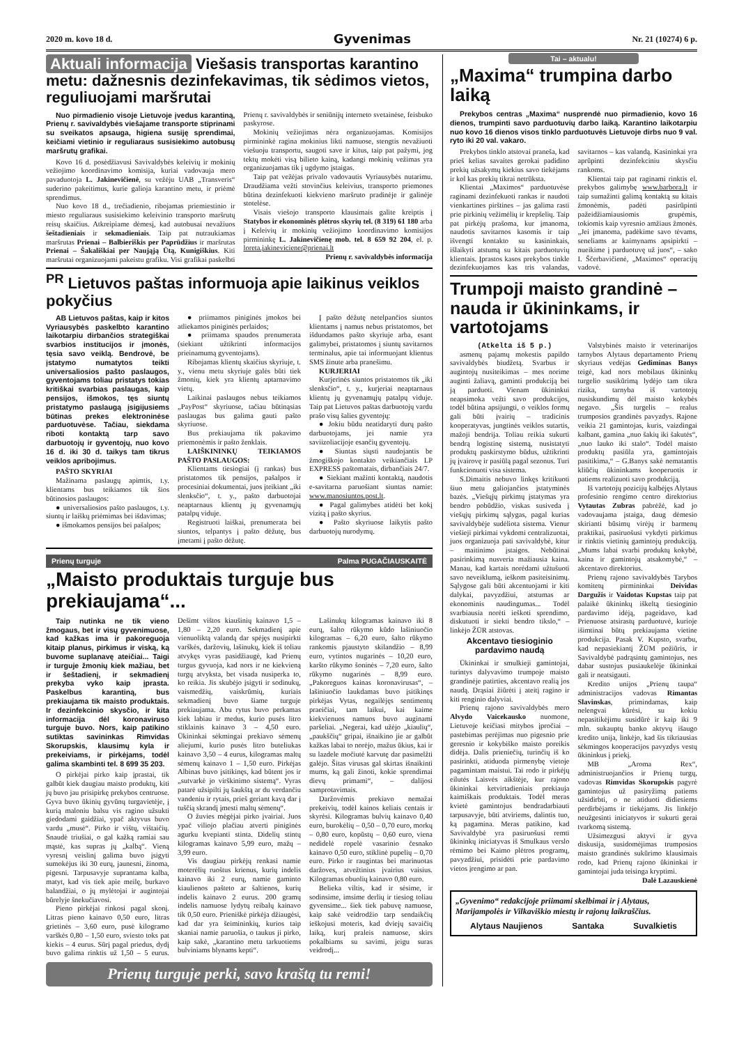2020 m. kovo 18 d. Gyvenimas Nr. 21 (10274) 6 p.
Aktuali informacija Viešasis transportas karantino metu: dažnesnis dezinfekavimas, tik sėdimos vietos, reguliuojami maršrutai
Nuo pirmadienio visoje Lietuvoje įvedus karantiną, Prienų r. savivaldybės viešajame transporte stiprinami su sveikatos apsauga, higiena susiję sprendimai, keičiami vietinio ir reguliaraus susisiekimo autobusų maršrutų grafikai.
Kovo 16 d. posėdžiavusi Savivaldybės keleivių ir mokinių vežiojimo koordinavimo komisija, kuriai vadovauja mero pavaduotoja L. Jakinevičienė, su vežėju UAB „Transveris“ suderino pakeitimus, kurie galioja karantino metu, ir priėmė sprendimus.
Nuo kovo 18 d., trečiadienio, ribojamas priemiestinio ir miesto reguliaraus susisiekimo keleivinio transporto maršrutų reisų skaičius. Atkreipiame dėmesį, kad autobusai nevažiuos šeštadieniais ir sekmadieniais. Taip pat nutraukiamas maršrutas Prienai – Balbieriškis per Paprūdžius ir maršrutas Prienai – Šakališkiai per Naująją Ūtą, Kunigiškius. Kiti maršrutai organizuojami pakeistu grafiku. Visi grafikai paskelbti Prienų r. savivaldybės ir seniūnijų interneto svetainėse, feisbuko paskyrose.
Mokinių vežiojimas nėra organizuojamas. Komisijos pirmininkė ragina mokinius likti namuose, stengtis nevažiuoti viešuoju transportu, saugoti save ir kitus, taip pat pažymi, jog tektų mokėti visą bilieto kainą, kadangi mokinių vežimas yra organizuojamas tik į ugdymo įstaigas.
Taip pat vežėjas privalo vadovautis Vyriausybės nutarimu. Draudžiama vežti stovinčius keleivius, transporto priemones būtina dezinfekuoti kiekvieno maršruto pradinėje ir galinėje stotelėse.
Visais viešojo transporto klausimais galite kreiptis į Statybos ir ekonominės plėtros skyrių tel. (8 319) 61 180 arba į Keleivių ir mokinių vežiojimo koordinavimo komisijos pirmininkę L. Jakinevičienę mob. tel. 8 659 92 204, el. p. loreta.jakineviciene@prienai.lt
Prienų r. savivaldybės informacija
<sup>PR</sup> Lietuvos paštas informuoja apie laikinus veiklos pokyčius
AB Lietuvos paštas, kaip ir kitos Vyriausybės paskelbto karantino laikotarpiu dirbančios strategiškai svarbios institucijos ir įmonės, tęsia savo veiklą. Bendrovė, be įstatymo numatytos teikti universaliosios pašto paslaugos, gyventojams toliau pristatys tokias kritiškai svarbias paslaugas, kaip pensijos, išmokos, tęs siuntų pristatymo paslaugą įsigijusiems būtinas prekes elektroninėse parduotuvėse. Tačiau, siekdama riboti kontaktą tarp savo darbuotojų ir gyventojų, nuo kovo 16 d. iki 30 d. taikys tam tikrus veiklos apribojimus.
PAŠTO SKYRIAI
Mažinama paslaugų apimtis, t.y. klientams bus teikiamos tik šios būtinosios paslaugos:
● universaliosios pašto paslaugos, t.y. siuntų ir laiškų priėmimas bei išdavimas;
● išmokamos pensijos bei pašalpos;
● priimamos piniginės įmokos bei atliekamos piniginės perlaidos;
● priimama spaudos prenumerata (siekiant užtikrinti informacijos prieinamumą gyventojams).
Ribojamas klientų skaičius skyriuje, t. y., vienu metu skyriuje galės būti tiek žmonių, kiek yra klientų aptarnavimo vietų.
Laikinai paslaugos nebus teikiamos „PayPost“ skyriuose, tačiau būtinąsias paslaugas bus galima gauti pašto skyriuose.
Bus prekiaujama tik pakavimo priemonėmis ir pašto ženklais.
LAIŠKININKŲ TEIKIAMOS PAŠTO PASLAUGOS:
Klientams tiesiogiai (į rankas) bus pristatomos tik pensijos, pašalpos ir procesiniai dokumentai, juos įteikiant „iki slenksčio“, t. y., pašto darbuotojai neaptarnaus klientų jų gyvenamųjų patalpų viduje.
Registruoti laiškai, prenumerata bei siuntos, telpantys į pašto dėžutę, bus įmetami į pašto dėžutę.
Į pašto dėžutę netelpančios siuntos klientams į namus nebus pristatomos, bet išduodamos pašto skyriuje arba, esant galimybei, pristatomos į siuntų savitarnos terminalus, apie tai informuojant klientus SMS žinute arba pranešimu.
KURJERIAI
Kurjerinės siuntos pristatomos tik „iki slenksčio“, t. y., kurjeriai neaptarnaus klientų jų gyvenamųjų patalpų viduje. Taip pat Lietuvos paštas darbuotojų vardu prašo visų šalies gyventojų:
● Jokiu būdu neatidaryti durų pašto darbuotojams, jei namie yra saviizoliacijoje esančių gyventojų.
● Siuntas siųsti naudojantis be žmogiškojo kontakto veikiančiais LP EXPRESS paštomatais, dirbančiais 24/7.
● Siekiant mažinti kontaktą, naudotis e-savitarna paruošiant siuntas namie: www.manosiuntos.post.lt.
● Pagal galimybes atidėti bet kokį vizitą į pašto skyrius.
● Pašto skyriuose laikytis pašto darbuotojų nurodymų.
Prienų turguje Palma PUGAČIAUSKAITĖ
„Maisto produktais turguje bus prekiaujama“...
Taip nutinka ne tik vieno žmogaus, bet ir visų gyvenimuose, kad kažkas ima ir pakoreguoja kitaip planus, pirkimus ir viską, ką buvome suplanavę ateičiai... Taigi ir turguje žmonių kiek mažiau, bet ir šeštadienį, ir sekmadienį prekyba vyko kaip įprasta. Paskelbus karantiną, bus prekiaujama tik maisto produktais. Ir dezinfekcinio skysčio, ir kita informacija dėl koronaviruso turguje buvo. Nors, kaip patikino sutiktas savininkas Rimvidas Skorupskis, klausimų kyla ir prekeiviams, ir pirkėjams, todėl galima skambinti tel. 8 699 35 203.
O pirkėjai pirko kaip įprastai, tik galbūt kiek daugiau maisto produktų, kiti jų buvo jau prisipirkę prekybos centruose. Gyva buvo ūkinių gyvūnų turgavietėje, į kurią maloniu balsu vis ragino užsukti giedodami gaidžiai, ypač aktyvus buvo vardu „musė“. Pirko ir vištų, vištaičių. Snaudė triušiai, o gal kažką ramiai sau mąstė, kas supras jų „kalbą“. Vieną vyresnį veislinį galima buvo įsigyti sumokėjus iki 30 eurų, jaunesni, žinoma, pigesni. Tarpusavyje suprantama kalba, matyt, kad vis tiek apie meilę, burkavo balandžiai, o jų mylėtojai ir augintojai būrelyje šnekučiavosi.
Pieno pirkėjai rinkosi pagal skonį. Litras pieno kainavo 0,50 euro, litras grietinės – 3,60 euro, pusė kilogramo varškės 0,80 – 1,50 euro, sviesto toks pat kiekis – 4 eurus. Sūrį pagal priedus, dydį buvo galima rinktis už 1,50 – 5 eurus. Dešimt vištos kiaušinių kainavo 1,5 – 1,80 – 2,20 euro. Sekmadienį apie vienuoliktą valandą dar spėjęs nusipirkti varškės, daržovių, lašinukų, kiek iš toliau atvykęs vyras pasidžiaugė, kad Prienų turgus gyvuoja, kad nors ir ne kiekvieną turgų atvyksta, bet visada nusiperka to, ko reikia. Jis skubėjo įsigyti ir sodinukų, vaismedžių, vaiskrūmių, kuriais sekmadienį buvo šiame turguje prekiaujama. Abu rytus buvo perkamas kiek labiau ir medus, kurio pusės litro stiklainis kainavo 3 – 4,50 euro. Ūkininkai sėkmingai prekiavo sėmenų aliejumi, kurio pusės litro buteliukas kainavo 3,50 – 4 eurus, kilogramas maltų sėmenų kainavo 1 – 1,50 euro. Pirkėjas Albinas buvo įsitikinęs, kad būtent jos ir „sutvarkė jo virškinimo sistemą“. Vyras patarė užsipilti jų šaukštą ar du verdančiu vandeniu ir rytais, prieš geriant kavą dar į tuščią skrandį įmesti maltų sėmenų“.
O žuvies mėgėjai pirko įvairiai. Juos ypač viliojo plačiau atverti piniginės agurku kvepianti stinta. Didelių stintų kilogramas kainavo 5,99 euro, mažų – 3,99 euro.
Vis daugiau pirkėjų renkasi namie moterėlių ruoštus krienus, kurių indelis kainavo iki 2 eurų, namie gaminto kiaulienos pašteto ar šaltienos, kurių indelis kainavo 2 eurus. 200 gramų indelis namuose lydytų reibalų kainavo tik 0,50 euro. Prieniškė pirkėja džiaugėsi, kad dar yra šeimininkių, kurios taip skaniai namie paruošia, o taukus ji pirko, kaip sakė, „karantino metu tarkuotiems bulviniams blynams kepti“.
Lašinukų kilogramas kainavo iki 8 eurų, šalto rūkymo kūdo lašiniuočio kilogramas – 6,20 euro, šalto rūkymo rankomis pjaustyto skilandžio – 8,99 euro, vytintos nugarinės – 10,20 euro, karšto rūkymo šoninės – 7,20 euro, šalto rūkymo nugarinės – 8,99 euro. „Pakoreguos kainas koronavirusas“, – lašiniuočio laukdamas buvo įsitikinęs pirkėjas Vytas, negailėjęs sentimentų praeičiai, tam laikui, kai kaime kiekvienuos namuos buvo auginami paršeliai. „Negerai, kad užėjo „kiaulių“, „paukščių“ gripai, išnaikino jie ar galbūt kažkas labai to norėjo, mažus ūkius, kai ir su lazdele močiutė karvutę dar pasimelžti galėjo. Šitas virusas gal skirtas išnaikinti mums, ką gali žinoti, kokie sprendimai dievų primami“, – dalijosi samprotavimais.
Daržovėmis prekiavo nemažai prekeivių, todėl kainos keliais centais ir skyrėsi. Kilogramas bulvių kainavo 0,40 euro, burokėlių – 0,50 – 0,70 euro, morkų – 0,80 euro, kopūstų – 0,60 euro, viena nedidelė ropelė vasarinio česnako kainavo 0,50 euro, stiklinė pupelių – 0,70 euro. Pirko ir raugintas bei marinuotas daržoves, atvežtinius įvairius vaisius. Kilogramas obuolių kainavo 0,80 euro.
Belieka viltis, kad ir sėsime, ir sodinsime, imsime derlių ir tiesiog toliau gyvensime... šiek tiek pabuvę namuose, kaip sakė veidrodžio tarp sendaikčių ieškojusi moteris, kad dviejų savaičių laiką, kurį praleis namuose, skirs pokalbiams su savimi, jeigu suras veidrodį...
Prienų turguje perki, savo kraštą tu remi!
Tai – aktualu!
„Maxima“ trumpina darbo laiką
Prekybos centras „Maxima“ nusprendė nuo pirmadienio, kovo 16 dienos, trumpinti savo parduotuvių darbo laiką. Karantino laikotarpiu nuo kovo 16 dienos visos tinklo parduotuvės Lietuvoje dirbs nuo 9 val. ryto iki 20 val. vakaro.
Prekybos tinklo atstovai praneša, kad prieš kelias savaites gerokai padidino prekių užsakymų kiekius savo tiekėjams ir kol kas prekių tikrai netrūksta.
Klientai „Maximos“ parduotuvėse raginami dezinfekuoti rankas ir naudoti vienkartines pirštines – jas galima rasti prie pirkinių vežimėlių ir krepšelių. Taip pat pirkėjų prašoma, kur įmanoma, naudotis savitarnos kasomis ir taip išvengti kontakto su kasininkais, išlaikyti atstumą su kitais parduotuvių klientais. Įprastos kasos prekybos tinkle dezinfekuojamos kas tris valandas, savitarnos – kas valandą. Kasininkai yra aprūpinti dezinfekciniu skysčiu rankoms.
Klientai taip pat raginami rinktis el. prekybos galimybę www.barbora.lt ir taip sumažinti galimą kontaktą su kitais žmonėmis, padėti pasirūpinti pažeidžiamiausiomis grupėmis, tokiomis kaip vyresnio amžiaus žmonės. „Jei įmanoma, padėkime savo tėvams, seneliams ar kaimynams apsipirkti – nueikime į parduotuvę už juos“, – sako I. Ščerbavičienė, „Maximos“ operacijų vadovė.
Trumpoji maisto grandinė – nauda ir ūkininkams, ir vartotojams
(Atkelta iš 5 p.)
asmenų pajamų mokestis papildo savivaldybės biudžetą. Svarbus ir augintojų nusiteikimas – mes norime auginti žaliavą, gaminti produkciją bei ją parduoti. Vienam ūkininkui neapsimoka vežti savo produkcijos, todėl būtina apsijungti, o veiklos formų gali būti įvairių – tradicinis kooperatyvas, jungtinės veiklos sutartis, mažoji bendrija. Toliau reikia sukurti bendrą logistinę sistemą, nusistatyti produktų paskirstymo būdus, užtikrinti jų įvairovę ir pasiūlą pagal sezonus. Turi funkcionuoti visa sistema.
S.Dimaitis nebuvo linkęs kritikuoti šiuo metu galiojančios įstatyminės bazės. „Viešųjų pirkimų įstatymas yra bendro pobūdžio, viskas susiveda į viešųjų pirkimų sąlygas, pagal kurias savivaldybėje sudėliota sistema. Vienur viešieji pirkimai vykdomi centralizuotai, juos organizuoja pati savivaldybė, kitur – maitinimo įstaigos. Nebūtinai pasirinkimą nusveria mažiausia kaina. Manau, kad kartais norėdami užtušuoti savo neveiklumą, ieškom pasiteisinimų. Sąlygose gali būti akcentuojami ir kiti dalykai, pavyzdžiui, atstumas ar ekonominis naudingumas... Todėl svarbiausia norėti ieškoti sprendimo, diskutuoti ir siekti bendro tikslo,“ – linkėjo ŽŪR atstovas.
Akcentavo tiesioginio pardavimo naudą
Ūkininkai ir smulkieji gamintojai, turintys dalyvavimo trumpoje maisto grandinėje patirties, akcentavo realią jos naudą. Drąsiai žiūrėti į ateitį ragino ir kiti renginio dalyviai.
Prienų rajono savivaldybės mero Alvydo Vaicekausko nuomone, Lietuvoje keičiasi mitybos įpročiai – pastebimas perėjimas nuo pigesnio prie geresnio ir kokybiško maisto poreikis didėja. Dalis prieniečių, turinčių iš ko pasirinkti, atiduoda pirmenybę vietoje pagamintam maistui. Tai rodo ir pirkėjų eilutės Laisvės aikštėje, kur rajono ūkininkai ketvirtadieniais prekiauja kaimiškais produktais. Todėl meras kvietė gamintojus bendradarbiauti tarpusavyje, būti atviriems, dalintis tuo, ką pagamina. Meras patikino, kad Savivaldybė yra pasiruošusi remti ūkininkų iniciatyvas iš Smulkaus verslo rėmimo bei Kaimo plėtros programų, pavyzdžiui, prisidėti prie pardavimo vietos įrengimo ar pan.
Valstybinės maisto ir veterinarijos tarnybos Alytaus departamento Prienų skyriaus vedėjas Gediminas Banys teigė, kad nors mobilaus ūkininkų turgelio susikūrimą lydėjo tam tikra rizika, tarnyba iš vartotojų nusiskundimų dėl maisto kokybės negavo. „Šis turgelis – realus trumposios grandinės pavyzdys. Rajone veikia 21 gamintojas, kuris, vaizdingai kalbant, gamina „nuo šakių iki šakutės“, „nuo lauko iki stalo“. Todėl maisto produktų pasiūla yra, gamintojais pasitikima,“ – G.Banys sakė nematantis kliūčių ūkininkams kooperuotis ir patiems realizuoti savo produkciją.
Iš vartotojų pozicijų kalbėjęs Alytaus profesinio rengimo centro direktorius Vytautas Zubras pabrėžė, kad jo vadovaujama įstaiga, daug dėmesio skirianti būsimų virėjų ir barmenų praktikai, pasiruošusi vykdyti pirkimus ir rinktis vietinių gamintojų produkciją. „Mums labai svarbi produktų kokybė, kaina ir gamintojų atsakomybė,“ – akcentavo direktorius.
Prienų rajono savivaldybės Tarybos komitetų pirmininkai Deividas Dargužis ir Vaidotas Kupstas taip pat palaikė ūkininkų iškeltą tiesioginio pardavimo idėją, pageidavo, kad Prienuose atsirastų parduotuvė, kurioje išimtinai būtų prekiaujama vietine produkcija. Pasak V. Kupsto, svarbu, kad nepasiekiantį ŽŪM požiūris, ir Savivaldybė padrąsintų gamintojus, nes dabar sustojus pusiaukelėje ūkininkai gali ir neatsigauti.
Kredito unijos „Prienų taupa“ administracijos vadovas Rimantas Slavinskas, primindamas, kaip nelengvai kūrėsi, su kokiu nepasitikėjimu susidūrė ir kaip iki 9 mln. sukauptų banko aktyvų išaugo kredito unija, linkėjo, kad šis tikriausias sėkmingos kooperacijos pavyzdys vestų ūkininkus į priekį.
MB „Aroma Rex“, administruojančios ir Prienų turgų, vadovas Rimvidas Skorupskis pagyrė gamintojus už pasiryžimą patiems užsidirbti, o ne atiduoti didiesiems perdirbėjams ir tiekėjams. Jis linkėjo neužgesinti iniciatyvos ir sukurti gerai tvarkomą sistemą.
Užsimezgusi aktyvi ir gyva diskusija, susidomėjimas trumposios maisto grandinės sukūrimo klausimais rodo, kad Prienų rajono ūkininkai ir gamintojai juda teisinga kryptimi.
Dalė Lazauskienė
„Gyvenimo“ redakcijoje priimami skelbimai ir į Alytaus, Marijampolės ir Vilkaviškio miestų ir rajonų laikraščius.
Alytaus Naujienos Santaka Suvalkietis